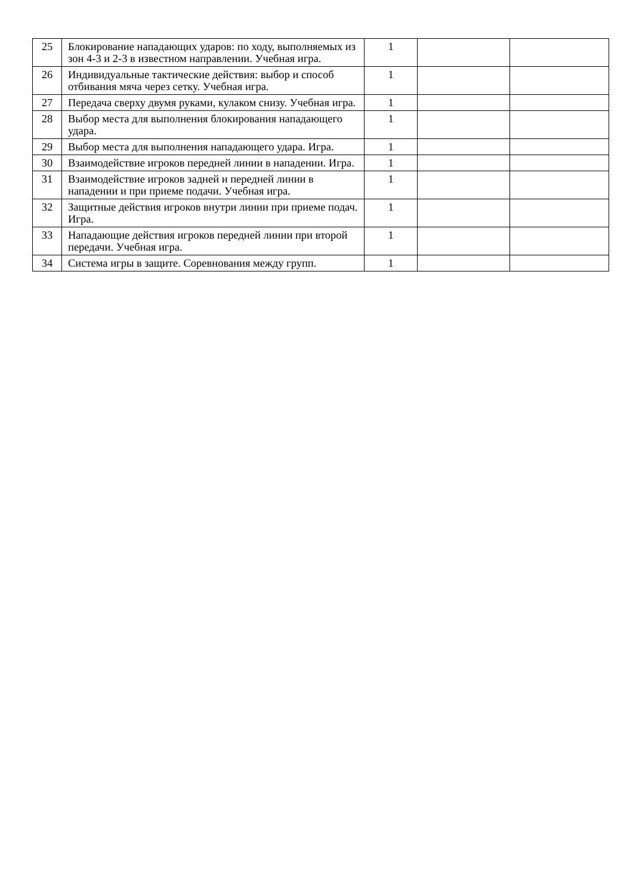| 25 | Блокирование нападающих ударов: по ходу, выполняемых из зон 4-3 и 2-3 в известном направлении. Учебная игра. | 1 | | |
| 26 | Индивидуальные тактические действия: выбор и способ отбивания мяча через сетку. Учебная игра. | 1 | | |
| 27 | Передача сверху двумя руками, кулаком снизу. Учебная игра. | 1 | | |
| 28 | Выбор места для выполнения блокирования нападающего удара. | 1 | | |
| 29 | Выбор места для выполнения нападающего удара. Игра. | 1 | | |
| 30 | Взаимодействие игроков передней линии в нападении. Игра. | 1 | | |
| 31 | Взаимодействие игроков задней и передней линии в нападении и при приеме подачи. Учебная игра. | 1 | | |
| 32 | Защитные действия игроков внутри линии при приеме подач. Игра. | 1 | | |
| 33 | Нападающие действия игроков передней линии при второй передачи. Учебная игра. | 1 | | |
| 34 | Система игры в защите. Соревнования между групп. | 1 | | |